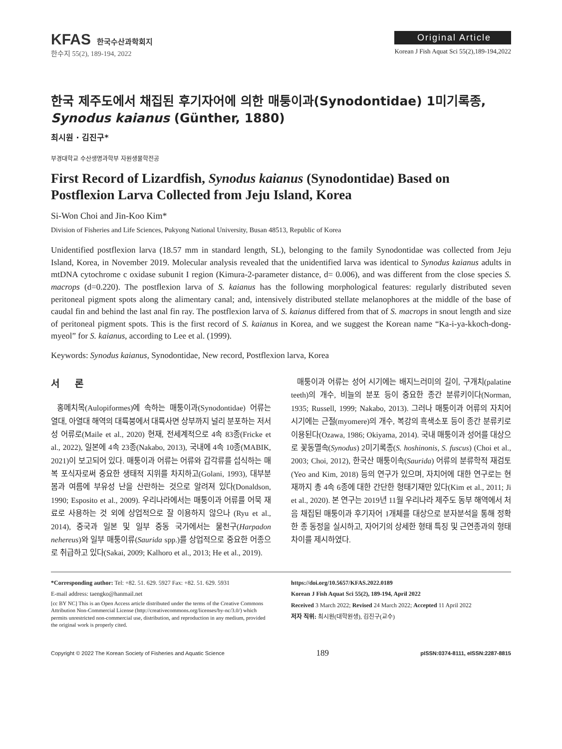KFAS 한국수산과학회지
한수지 55(2), 189-194, 2022
Original Article
Korean J Fish Aquat Sci 55(2),189-194,2022
한국 제주도에서 채집된 후기자어에 의한 매퉁이과(Synodontidae) 1미기록종, Synodus kaianus (Günther, 1880)
최시원 · 김진구*
부경대학교 수산생명과학부 자원생물학전공
First Record of Lizardfish, Synodus kaianus (Synodontidae) Based on Postflexion Larva Collected from Jeju Island, Korea
Si-Won Choi and Jin-Koo Kim*
Division of Fisheries and Life Sciences, Pukyong National University, Busan 48513, Republic of Korea
Unidentified postflexion larva (18.57 mm in standard length, SL), belonging to the family Synodontidae was collected from Jeju Island, Korea, in November 2019. Molecular analysis revealed that the unidentified larva was identical to Synodus kaianus adults in mtDNA cytochrome c oxidase subunit I region (Kimura-2-parameter distance, d= 0.006), and was different from the close species S. macrops (d=0.220). The postflexion larva of S. kaianus has the following morphological features: regularly distributed seven peritoneal pigment spots along the alimentary canal; and, intensively distributed stellate melanophores at the middle of the base of caudal fin and behind the last anal fin ray. The postflexion larva of S. kaianus differed from that of S. macrops in snout length and size of peritoneal pigment spots. This is the first record of S. kaianus in Korea, and we suggest the Korean name “Ka-i-ya-kkoch-dong-myeol” for S. kaianus, according to Lee et al. (1999).
Keywords: Synodus kaianus, Synodontidae, New record, Postflexion larva, Korea
서 론
홍메치목(Aulopiformes)에 속하는 매퉁이과(Synodontidae) 어류는 열대, 아열대 해역의 대륙붕에서 대륙사면 상부까지 널리 분포하는 저서성 어류로(Maile et al., 2020) 현재, 전세계적으로 4속 83종(Fricke et al., 2022), 일본에 4속 23종(Nakabo, 2013), 국내에 4속 10종(MABIK, 2021)이 보고되어 있다. 매퉁이과 어류는 어류와 갑각류를 섭식하는 매복 포식자로써 중요한 생태적 지위를 차지하고(Golani, 1993), 대부분 봄과 여름에 부유성 난을 산란하는 것으로 알려져 있다(Donaldson, 1990; Esposito et al., 2009). 우리나라에서는 매퉁이과 어류를 어묵 재료로 사용하는 것 외에 상업적으로 잘 이용하지 않으나 (Ryu et al., 2014), 중국과 일본 및 일부 중동 국가에서는 물천구(Harpadon nehereus)와 일부 매퉁이류(Saurida spp.)를 상업적으로 중요한 어종으로 취급하고 있다(Sakai, 2009; Kalhoro et al., 2013; He et al., 2019).
매퉁이과 어류는 성어 시기에는 배지느러미의 길이, 구개치(palatine teeth)의 개수, 비늘의 분포 등이 중요한 종간 분류키이다(Norman, 1935; Russell, 1999; Nakabo, 2013). 그러나 매퉁이과 어류의 자치어 시기에는 근절(myomere)의 개수, 복강의 흑색소포 등이 종간 분류키로 이용된다(Ozawa, 1986; Okiyama, 2014). 국내 매퉁이과 성어를 대상으로 꽃동멸속(Synodus) 2미기록종(S. hoshinonis, S. fuscus) (Choi et al., 2003; Choi, 2012), 한국산 매퉁이속(Saurida) 어류의 분류학적 재검토(Yeo and Kim, 2018) 등의 연구가 있으며, 자치어에 대한 연구로는 현재까지 총 4속 6종에 대한 간단한 형태기재만 있다(Kim et al., 2011; Ji et al., 2020). 본 연구는 2019년 11월 우리나라 제주도 동부 해역에서 처음 채집된 매퉁이과 후기자어 1개체를 대상으로 분자분석을 통해 정확한 종 동정을 실시하고, 자어기의 상세한 형태 특징 및 근연종과의 형태 차이를 제시하였다.
*Corresponding author: Tel: +82. 51. 629. 5927 Fax: +82. 51. 629. 5931
E-mail address: taengko@hanmail.net
[cc BY NC] This is an Open Access article distributed under the terms of the Creative Commons Attribution Non-Commercial License (http://creativecommons.org/licenses/by-nc/3.0/) which permits unrestricted non-commercial use, distribution, and reproduction in any medium, provided the original work is properly cited.
https://doi.org/10.5657/KFAS.2022.0189
Korean J Fish Aquat Sci 55(2), 189-194, April 2022
Received 3 March 2022; Revised 24 March 2022; Accepted 11 April 2022
저자 직위: 최시원(대학원생), 김진구(교수)
Copyright © 2022 The Korean Society of Fisheries and Aquatic Science 189 pISSN:0374-8111, eISSN:2287-8815